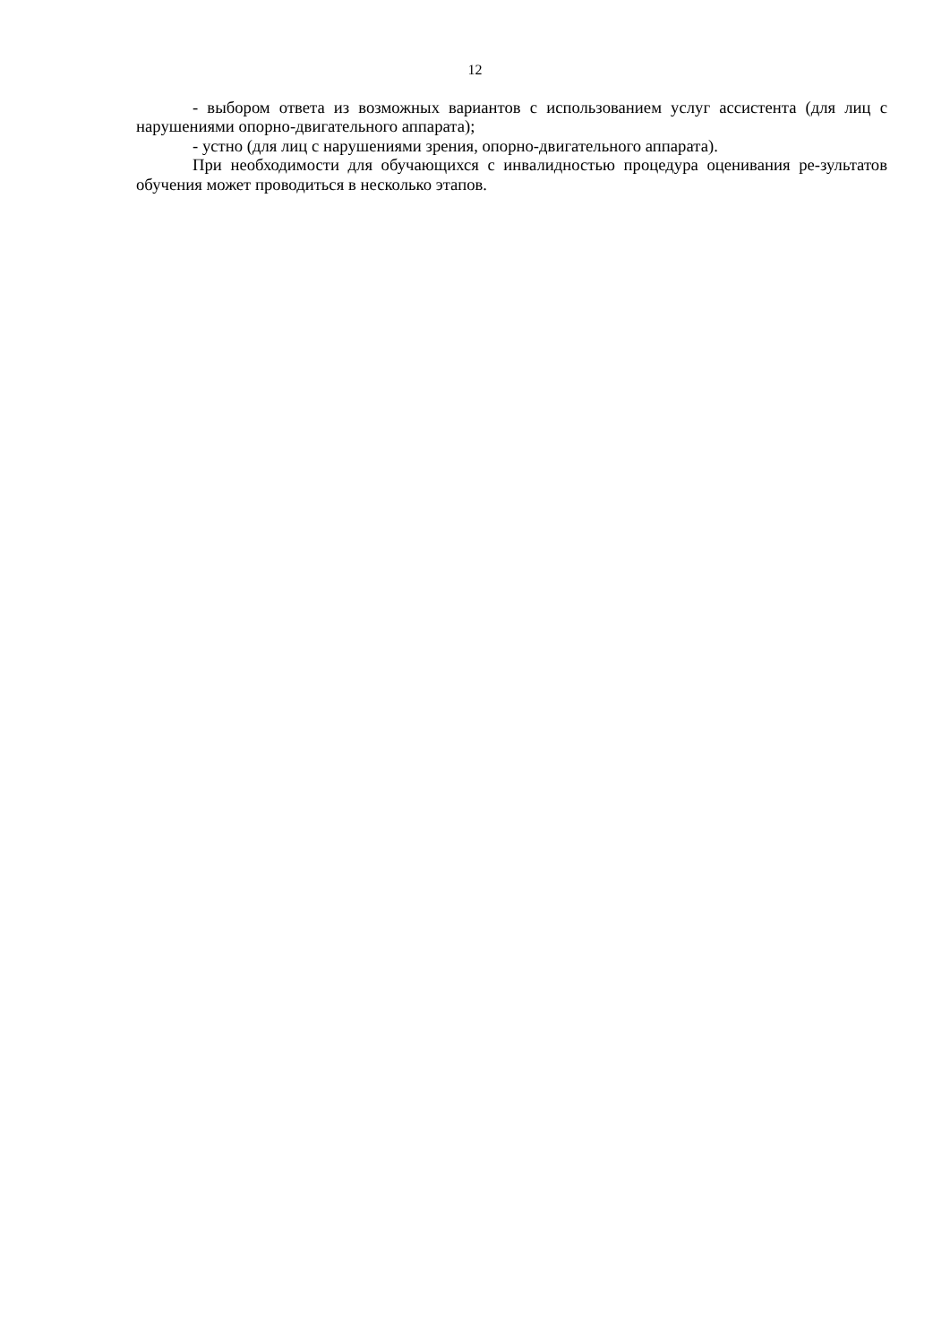12
- выбором ответа из возможных вариантов с использованием услуг ассистента (для лиц с нарушениями опорно-двигательного аппарата);
- устно (для лиц с нарушениями зрения, опорно-двигательного аппарата).
При необходимости для обучающихся с инвалидностью процедура оценивания ре-зультатов обучения может проводиться в несколько этапов.